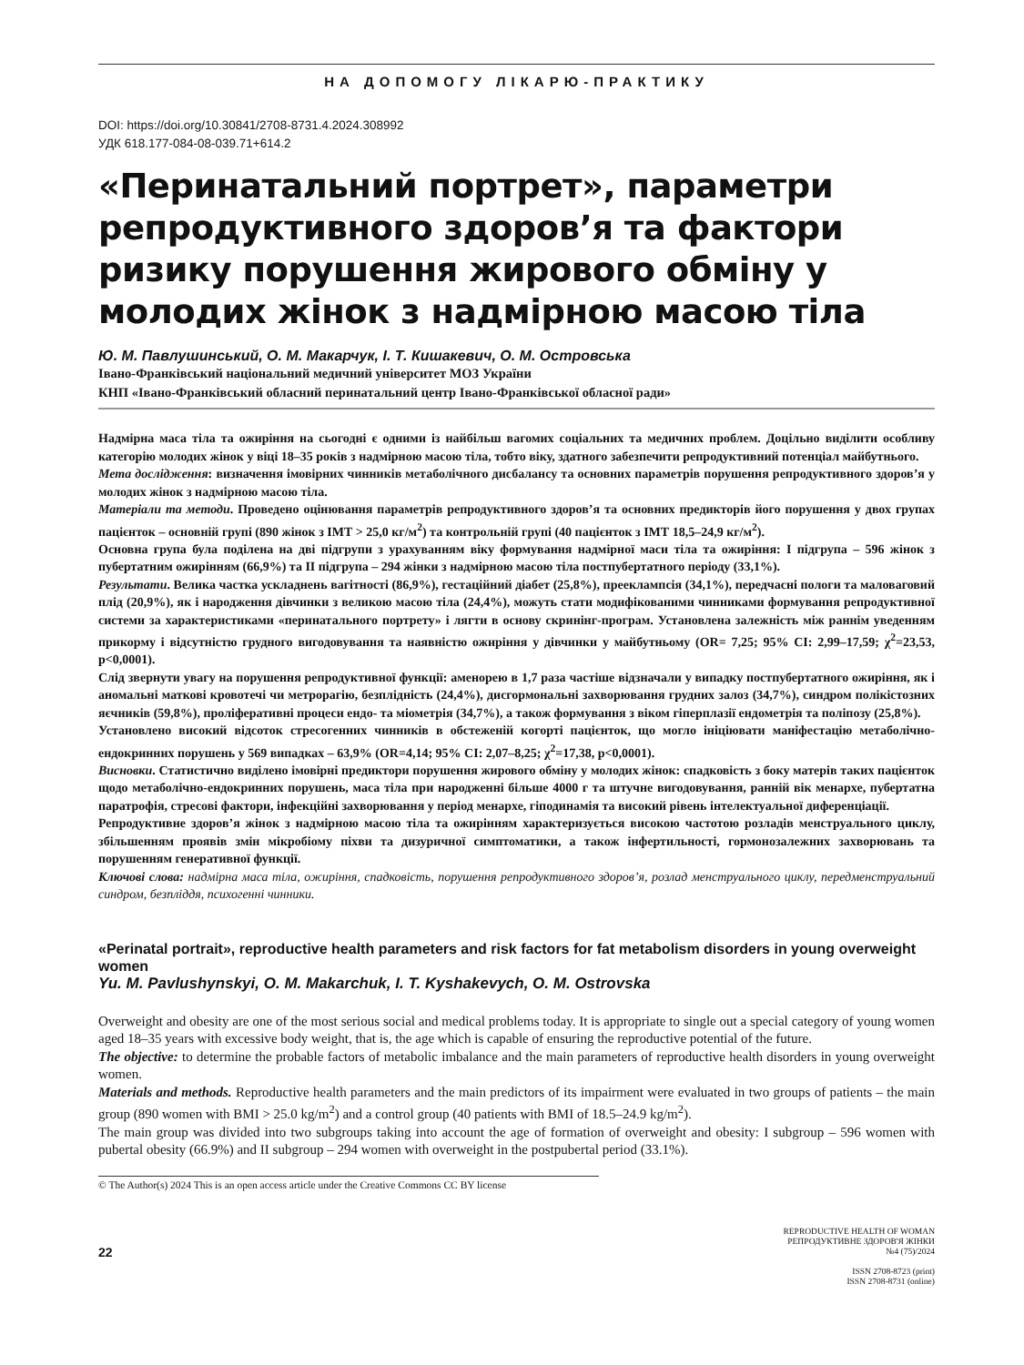НА ДОПОМОГУ ЛІКАРЮ-ПРАКТИКУ
DOI: https://doi.org/10.30841/2708-8731.4.2024.308992
УДК 618.177-084-08-039.71+614.2
«Перинатальний портрет», параметри репродуктивного здоров’я та фактори ризику порушення жирового обміну у молодих жінок з надмірною масою тіла
Ю. М. Павлушинський, О. М. Макарчук, І. Т. Кишакевич, О. М. Островська
Івано-Франківський національний медичний університет МОЗ України
КНП «Івано-Франківський обласний перинатальний центр Івано-Франківської обласної ради»
Надмірна маса тіла та ожиріння на сьогодні є одними із найбільш вагомих соціальних та медичних проблем. Доцільно виділити особливу категорію молодих жінок у віці 18–35 років з надмірною масою тіла, тобто віку, здатного забезпечити репродуктивний потенціал майбутнього.
Мета дослідження: визначення імовірних чинників метаболічного дисбалансу та основних параметрів порушення репродуктивного здоров’я у молодих жінок з надмірною масою тіла.
Матеріали та методи. Проведено оцінювання параметрів репродуктивного здоров’я та основних предикторів його порушення у двох групах пацієнток – основній групі (890 жінок з ІМТ > 25,0 кг/м<sup>2</sup>) та контрольній групі (40 пацієнток з ІМТ 18,5–24,9 кг/м<sup>2</sup>).
Основна група була поділена на дві підгрупи з урахуванням віку формування надмірної маси тіла та ожиріння: I підгрупа – 596 жінок з пубертатним ожирінням (66,9%) та II підгрупа – 294 жінки з надмірною масою тіла постпубертатного періоду (33,1%).
Результати. Велика частка ускладнень вагітності (86,9%), гестаційний діабет (25,8%), прееклампсія (34,1%), передчасні пологи та маловаговий плід (20,9%), як і народження дівчинки з великою масою тіла (24,4%), можуть стати модифікованими чинниками формування репродуктивної системи за характеристиками «перинатального портрету» і лягти в основу скринінг-програм. Установлена залежність між раннім уведенням прикорму і відсутністю грудного вигодовування та наявністю ожиріння у дівчинки у майбутньому (OR= 7,25; 95% CI: 2,99–17,59; χ<sup>2</sup>=23,53, p<0,0001).
Слід звернути увагу на порушення репродуктивної функції: аменорею в 1,7 раза частіше відзначали у випадку постпубертатного ожиріння, як і аномальні маткові кровотечі чи метрорагію, безплідність (24,4%), дисгормональні захворювання грудних залоз (34,7%), синдром полікістозних яєчників (59,8%), проліферативні процеси ендо- та міометрія (34,7%), а також формування з віком гіперплазії ендометрія та поліпозу (25,8%).
Установлено високий відсоток стресогенних чинників в обстеженій когорті пацієнток, що могло ініціювати маніфестацію метаболічно-ендокринних порушень у 569 випадках – 63,9% (OR=4,14; 95% CI: 2,07–8,25; χ<sup>2</sup>=17,38, p<0,0001).
Висновки. Статистично виділено імовірні предиктори порушення жирового обміну у молодих жінок: спадковість з боку матерів таких пацієнток щодо метаболічно-ендокринних порушень, маса тіла при народженні більше 4000 г та штучне вигодовування, ранній вік менархе, пубертатна паратрофія, стресові фактори, інфекційні захворювання у період менархе, гіподинамія та високий рівень інтелектуальної диференціації.
Репродуктивне здоров’я жінок з надмірною масою тіла та ожирінням характеризується високою частотою розладів менструального циклу, збільшенням проявів змін мікробіому піхви та дизуричної симптоматики, а також інфертильності, гормонозалежних захворювань та порушенням генеративної функції.
Ключові слова: надмірна маса тіла, ожиріння, спадковість, порушення репродуктивного здоров’я, розлад менструального циклу, передменструальний синдром, безпліддя, психогенні чинники.
«Perinatal portrait», reproductive health parameters and risk factors for fat metabolism disorders in young overweight women
Yu. M. Pavlushynskyi, O. M. Makarchuk, I. T. Kyshakevych, O. M. Ostrovska
Overweight and obesity are one of the most serious social and medical problems today. It is appropriate to single out a special category of young women aged 18–35 years with excessive body weight, that is, the age which is capable of ensuring the reproductive potential of the future.
The objective: to determine the probable factors of metabolic imbalance and the main parameters of reproductive health disorders in young overweight women.
Materials and methods. Reproductive health parameters and the main predictors of its impairment were evaluated in two groups of patients – the main group (890 women with BMI > 25.0 kg/m<sup>2</sup>) and a control group (40 patients with BMI of 18.5–24.9 kg/m<sup>2</sup>).
The main group was divided into two subgroups taking into account the age of formation of overweight and obesity: I subgroup – 596 women with pubertal obesity (66.9%) and II subgroup – 294 women with overweight in the postpubertal period (33.1%).
© The Author(s) 2024 This is an open access article under the Creative Commons CC BY license
22
REPRODUCTIVE HEALTH OF WOMAN
РЕПРОДУКТИВНЕ ЗДОРОВ'Я ЖІНКИ
№4 (75)/2024
ISSN 2708-8723 (print)
ISSN 2708-8731 (online)